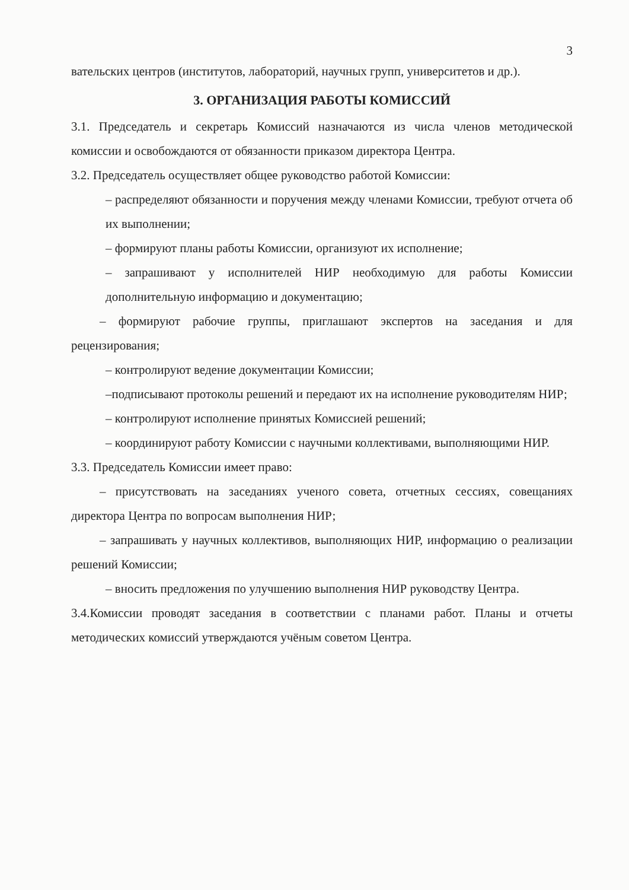3
вательских центров (институтов, лабораторий, научных групп, университетов и др.).
3. ОРГАНИЗАЦИЯ РАБОТЫ КОМИССИЙ
3.1. Председатель и секретарь Комиссий назначаются из числа членов методической комиссии и освобождаются от обязанности приказом директора Центра.
3.2. Председатель осуществляет общее руководство работой Комиссии:
– распределяют обязанности и поручения между членами Комиссии, требуют отчета об их выполнении;
– формируют планы работы Комиссии, организуют их исполнение;
– запрашивают у исполнителей НИР необходимую для работы Комиссии дополнительную информацию и документацию;
– формируют рабочие группы, приглашают экспертов на заседания и для рецензирования;
– контролируют ведение документации Комиссии;
–подписывают протоколы решений и передают их на исполнение руководителям НИР;
– контролируют исполнение принятых Комиссией решений;
– координируют работу Комиссии с научными коллективами, выполняющими НИР.
3.3. Председатель Комиссии имеет право:
– присутствовать на заседаниях ученого совета, отчетных сессиях, совещаниях директора Центра по вопросам выполнения НИР;
– запрашивать у научных коллективов, выполняющих НИР, информацию о реализации решений Комиссии;
– вносить предложения по улучшению выполнения НИР руководству Центра.
3.4.Комиссии проводят заседания в соответствии с планами работ. Планы и отчеты методических комиссий утверждаются учёным советом Центра.